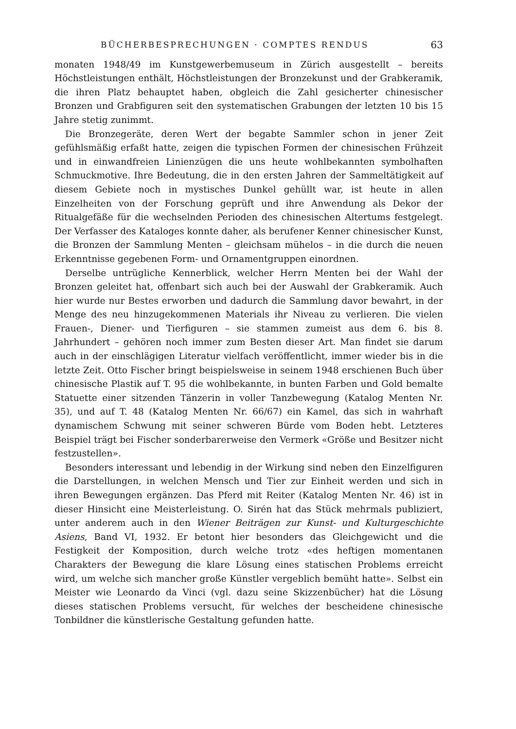BÜCHERBESPRECHUNGEN · COMPTES RENDUS 63
monaten 1948/49 im Kunstgewerbemuseum in Zürich ausgestellt – bereits Höchstleistungen enthält, Höchstleistungen der Bronzekunst und der Grabkeramik, die ihren Platz behauptet haben, obgleich die Zahl gesicherter chinesischer Bronzen und Grabfiguren seit den systematischen Grabungen der letzten 10 bis 15 Jahre stetig zunimmt.
Die Bronzegeräte, deren Wert der begabte Sammler schon in jener Zeit gefühlsmäßig erfaßt hatte, zeigen die typischen Formen der chinesischen Frühzeit und in einwandfreien Linienzügen die uns heute wohlbekannten symbolhaften Schmuckmotive. Ihre Bedeutung, die in den ersten Jahren der Sammeltätigkeit auf diesem Gebiete noch in mystisches Dunkel gehüllt war, ist heute in allen Einzelheiten von der Forschung geprüft und ihre Anwendung als Dekor der Ritualgefäße für die wechselnden Perioden des chinesischen Altertums festgelegt. Der Verfasser des Kataloges konnte daher, als berufener Kenner chinesischer Kunst, die Bronzen der Sammlung Menten – gleichsam mühelos – in die durch die neuen Erkenntnisse gegebenen Form- und Ornamentgruppen einordnen.
Derselbe untrügliche Kennerblick, welcher Herrn Menten bei der Wahl der Bronzen geleitet hat, offenbart sich auch bei der Auswahl der Grabkeramik. Auch hier wurde nur Bestes erworben und dadurch die Sammlung davor bewahrt, in der Menge des neu hinzugekommenen Materials ihr Niveau zu verlieren. Die vielen Frauen-, Diener- und Tierfiguren – sie stammen zumeist aus dem 6. bis 8. Jahrhundert – gehören noch immer zum Besten dieser Art. Man findet sie darum auch in der einschlägigen Literatur vielfach veröffentlicht, immer wieder bis in die letzte Zeit. Otto Fischer bringt beispielsweise in seinem 1948 erschienen Buch über chinesische Plastik auf T. 95 die wohlbekannte, in bunten Farben und Gold bemalte Statuette einer sitzenden Tänzerin in voller Tanzbewegung (Katalog Menten Nr. 35), und auf T. 48 (Katalog Menten Nr. 66/67) ein Kamel, das sich in wahrhaft dynamischem Schwung mit seiner schweren Bürde vom Boden hebt. Letzteres Beispiel trägt bei Fischer sonderbarerweise den Vermerk «Größe und Besitzer nicht festzustellen».
Besonders interessant und lebendig in der Wirkung sind neben den Einzelfiguren die Darstellungen, in welchen Mensch und Tier zur Einheit werden und sich in ihren Bewegungen ergänzen. Das Pferd mit Reiter (Katalog Menten Nr. 46) ist in dieser Hinsicht eine Meisterleistung. O. Sirén hat das Stück mehrmals publiziert, unter anderem auch in den Wiener Beiträgen zur Kunst- und Kulturgeschichte Asiens, Band VI, 1932. Er betont hier besonders das Gleichgewicht und die Festigkeit der Komposition, durch welche trotz «des heftigen momentanen Charakters der Bewegung die klare Lösung eines statischen Problems erreicht wird, um welche sich mancher große Künstler vergeblich bemüht hatte». Selbst ein Meister wie Leonardo da Vinci (vgl. dazu seine Skizzenbücher) hat die Lösung dieses statischen Problems versucht, für welches der bescheidene chinesische Tonbildner die künstlerische Gestaltung gefunden hatte.